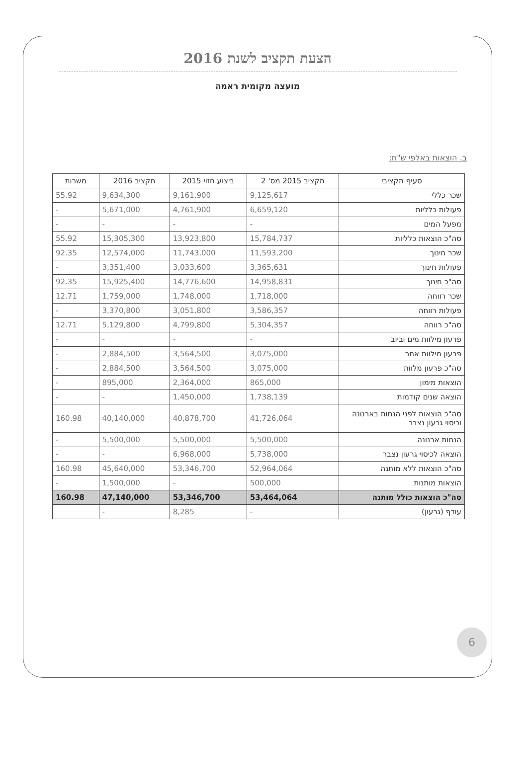הצעת תקציב לשנת 2016
מועצה מקומית ראמה
ב. הוצאות באלפי ש"ח:
| סעיף תקציבי | תקציב 2015 מס' 2 | ביצוע חזוי 2015 | תקציב 2016 | משרות |
| --- | --- | --- | --- | --- |
| שכר כללי | 9,125,617 | 9,161,900 | 9,634,300 | 55.92 |
| פעולות כלליות | 6,659,120 | 4,761,900 | 5,671,000 | - |
| מפעל המים | - | - | - | - |
| סה"כ הוצאות כלליות | 15,784,737 | 13,923,800 | 15,305,300 | 55.92 |
| שכר חינוך | 11,593,200 | 11,743,000 | 12,574,000 | 92.35 |
| פעולות חינוך | 3,365,631 | 3,033,600 | 3,351,400 | - |
| סה"כ חינוך | 14,958,831 | 14,776,600 | 15,925,400 | 92.35 |
| שכר רווחה | 1,718,000 | 1,748,000 | 1,759,000 | 12.71 |
| פעולות רווחה | 3,586,357 | 3,051,800 | 3,370,800 | - |
| סה"כ רווחה | 5,304,357 | 4,799,800 | 5,129,800 | 12.71 |
| פרעון מילוות מים וביוב | - | - | - | - |
| פרעון מילוות אחר | 3,075,000 | 3,564,500 | 2,884,500 | - |
| סה"כ פרעון מלוות | 3,075,000 | 3,564,500 | 2,884,500 | - |
| הוצאות מימון | 865,000 | 2,364,000 | 895,000 | - |
| הוצאה שנים קודמות | 1,738,139 | 1,450,000 | - | - |
| סה"כ הוצאות לפני הנחות בארנונה וכיסוי גרעון נצבר | 41,726,064 | 40,878,700 | 40,140,000 | 160.98 |
| הנחות ארנונה | 5,500,000 | 5,500,000 | 5,500,000 | - |
| הוצאה לכיסוי גרעון נצבר | 5,738,000 | 6,968,000 | - | - |
| סה"כ הוצאות ללא מותנה | 52,964,064 | 53,346,700 | 45,640,000 | 160.98 |
| הוצאות מותנות | 500,000 | - | 1,500,000 | - |
| סה"כ הוצאות כולל מותנה | 53,464,064 | 53,346,700 | 47,140,000 | 160.98 |
| עודף (גרעון) | - | 8,285 | - | |
6